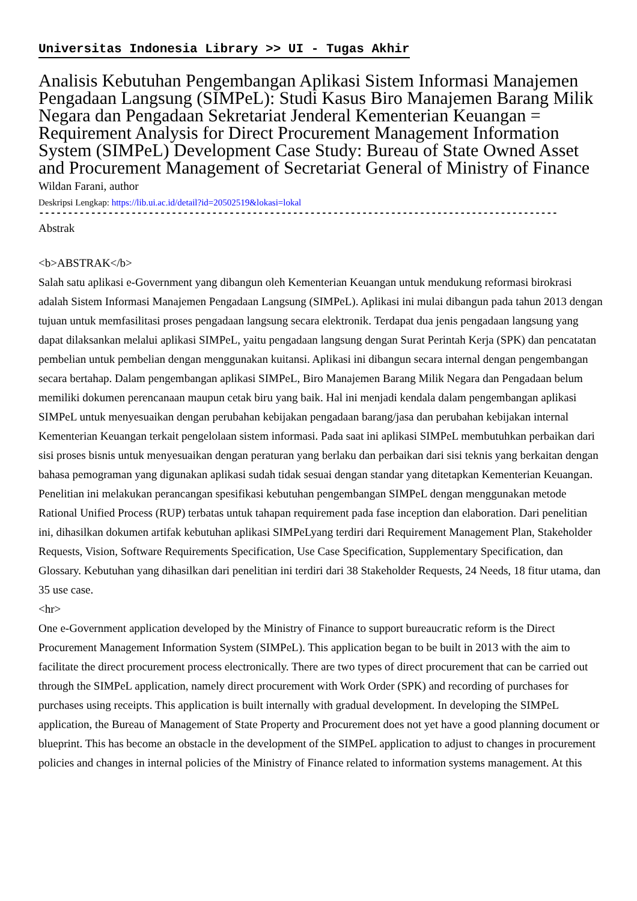Universitas Indonesia Library >> UI - Tugas Akhir
Analisis Kebutuhan Pengembangan Aplikasi Sistem Informasi Manajemen Pengadaan Langsung (SIMPeL): Studi Kasus Biro Manajemen Barang Milik Negara dan Pengadaan Sekretariat Jenderal Kementerian Keuangan = Requirement Analysis for Direct Procurement Management Information System (SIMPeL) Development Case Study: Bureau of State Owned Asset and Procurement Management of Secretariat General of Ministry of Finance
Wildan Farani, author
Deskripsi Lengkap: https://lib.ui.ac.id/detail?id=20502519&lokasi=lokal
------------------------------------------------------------------------------------------
Abstrak
<b>ABSTRAK</b>
Salah satu aplikasi e-Government yang dibangun oleh Kementerian Keuangan untuk mendukung reformasi birokrasi adalah Sistem Informasi Manajemen Pengadaan Langsung (SIMPeL). Aplikasi ini mulai dibangun pada tahun 2013 dengan tujuan untuk memfasilitasi proses pengadaan langsung secara elektronik. Terdapat dua jenis pengadaan langsung yang dapat dilaksankan melalui aplikasi SIMPeL, yaitu pengadaan langsung dengan Surat Perintah Kerja (SPK) dan pencatatan pembelian untuk pembelian dengan menggunakan kuitansi. Aplikasi ini dibangun secara internal dengan pengembangan secara bertahap. Dalam pengembangan aplikasi SIMPeL, Biro Manajemen Barang Milik Negara dan Pengadaan belum memiliki dokumen perencanaan maupun cetak biru yang baik. Hal ini menjadi kendala dalam pengembangan aplikasi SIMPeL untuk menyesuaikan dengan perubahan kebijakan pengadaan barang/jasa dan perubahan kebijakan internal Kementerian Keuangan terkait pengelolaan sistem informasi. Pada saat ini aplikasi SIMPeL membutuhkan perbaikan dari sisi proses bisnis untuk menyesuaikan dengan peraturan yang berlaku dan perbaikan dari sisi teknis yang berkaitan dengan bahasa pemograman yang digunakan aplikasi sudah tidak sesuai dengan standar yang ditetapkan Kementerian Keuangan. Penelitian ini melakukan perancangan spesifikasi kebutuhan pengembangan SIMPeL dengan menggunakan metode Rational Unified Process (RUP) terbatas untuk tahapan requirement pada fase inception dan elaboration. Dari penelitian ini, dihasilkan dokumen artifak kebutuhan aplikasi SIMPeLyang terdiri dari Requirement Management Plan, Stakeholder Requests, Vision, Software Requirements Specification, Use Case Specification, Supplementary Specification, dan Glossary. Kebutuhan yang dihasilkan dari penelitian ini terdiri dari 38 Stakeholder Requests, 24 Needs, 18 fitur utama, dan 35 use case.
<hr>
One e-Government application developed by the Ministry of Finance to support bureaucratic reform is the Direct Procurement Management Information System (SIMPeL). This application began to be built in 2013 with the aim to facilitate the direct procurement process electronically. There are two types of direct procurement that can be carried out through the SIMPeL application, namely direct procurement with Work Order (SPK) and recording of purchases for purchases using receipts. This application is built internally with gradual development. In developing the SIMPeL application, the Bureau of Management of State Property and Procurement does not yet have a good planning document or blueprint. This has become an obstacle in the development of the SIMPeL application to adjust to changes in procurement policies and changes in internal policies of the Ministry of Finance related to information systems management. At this